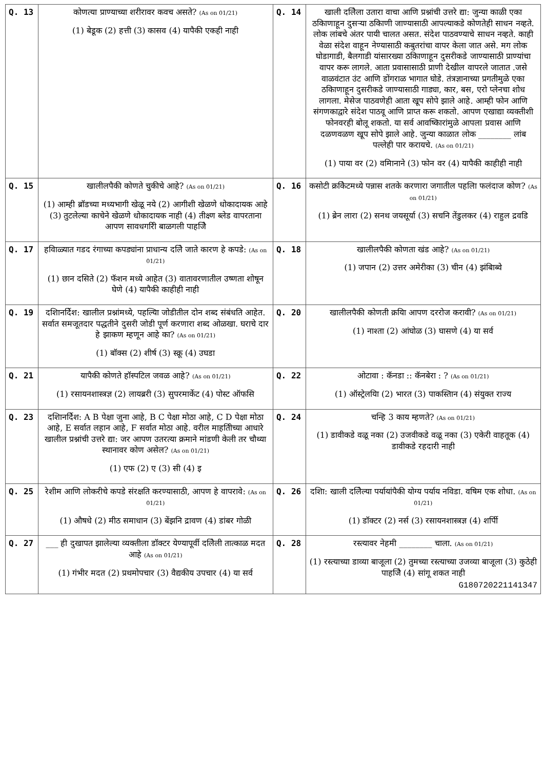| Q. 13 | कोणत्या प्राण्याच्या शरीरावर कवच असते? (As on 01/21) (1) बेडूक (2) हत्ती (3) कासव (4) यापैकी एकही नाही | Q. 14 | खाली दलिेला उतारा वाचा आणि प्रश्नांची उत्तरे द्या: जुन्या काळी एका ठकिाणाहून दुसऱ्या ठकिाणी जाण्यासाठी आपल्याकडे कोणतेही साधन नव्हते. लोक लांबचे अंतर पायी चालत असत. संदेश पाठवण्याचे साधन नव्हते. काही वेळा संदेश वाहून नेण्यासाठी कबुतरांचा वापर केला जात असे. मग लोक घोडागाडी, बैलगाडी यांसारख्या ठकिाणाहून दुसरीकडे जाण्यासाठी प्राण्यांचा वापर करू लागले. आता प्रवासासाठी प्राणी देखील वापरले जातात .जसे वाळवंटात उंट आणि डोंगराळ भागात घोडे. तंत्रज्ञानाच्या प्रगतीमुळे एका ठकिाणाहून दुसरीकडे जाण्यासाठी गाड्या, कार, बस, एरो प्लेनचा शोध लागला. मेसेज पाठवणेही आता खूप सोपे झाले आहे. आम्ही फोन आणि संगणकाद्वारे संदेश पाठवू आणि प्राप्त करू शकतो. आपण एखाद्या व्यक्तीशी फोनवरही बोलू शकतो. या सर्व आवष्किारांमुळे आपला प्रवास आणि दळणवळण खूप सोपे झाले आहे. जुन्या काळात लोक ________ लांब पल्लेही पार करायचे. (As on 01/21) (1) पाया वर (2) वमिानाने (3) फोन वर (4) यापैकी काहीही नाही |
| Q. 15 | खालीलपैकी कोणते चुकीचे आहे? (As on 01/21) (1) आम्ही ब्रॉडच्या मध्यभागी खेळू नये (2) आगीशी खेळणे धोकादायक आहे (3) तुटलेल्या काचेने खेळणे धोकादायक नाही (4) तीक्ष्ण ब्लेड वापरताना आपण सावधगरिी बाळगली पाहजिे | Q. 16 | कसोटी क्रकिेटमध्ये पन्नास शतके करणारा जगातील पहलिा फलंदाज कोण? (As on 01/21) (1) ब्रेन लारा (2) सनथ जयसूर्या (3) सचनि तेंडुलकर (4) राहुल द्रवडि |
| Q. 17 | हविाळ्यात गडद रंगाच्या कपड्यांना प्राधान्य दलिे जाते कारण हे कपडे: (As on 01/21) (1) छान दसिते (2) फॅशन मध्ये आहेत (3) वातावरणातील उष्णता शोषून घेणे (4) यापैकी काहीही नाही | Q. 18 | खालीलपैकी कोणता खंड आहे? (As on 01/21) (1) जपान (2) उत्तर अमेरीका (3) चीन (4) झंबिाब्वे |
| Q. 19 | दशिानर्दिेश: खालील प्रश्नांमध्ये, पहल्यिा जोडीतील दोन शब्द संबंधति आहेत. सर्वात समजूतदार पद्धतीने दुसरी जोडी पूर्ण करणारा शब्द ओळखा. घराचे दार हे झाकण म्हणून आहे का? (As on 01/21) (1) बॉक्स (2) शीर्ष (3) स्क्रू (4) उघडा | Q. 20 | खालीलपैकी कोणती क्रयिा आपण दररोज करावी? (As on 01/21) (1) नाश्ता (2) आंघोळ (3) घासणे (4) या सर्व |
| Q. 21 | यापैकी कोणते हॉस्पटिल जवळ आहे? (As on 01/21) (1) रसायनशास्त्रज्ञ (2) लायब्ररी (3) सुपरमार्केट (4) पोस्ट ऑफसि | Q. 22 | ओटावा : कॅनडा :: कॅनबेरा : ? (As on 01/21) (1) ऑस्ट्रेलयिा (2) भारत (3) पाकस्तिान (4) संयुक्त राज्य |
| Q. 23 | दशिानर्दिेश: A B पेक्षा जुना आहे, B C पेक्षा मोठा आहे, C D पेक्षा मोठा आहे, E सर्वात लहान आहे, F सर्वात मोठा आहे. वरील माहतिीच्या आधारे खालील प्रश्नांची उत्तरे द्या: जर आपण उतरत्या क्रमाने मांडणी केली तर चौथ्या स्थानावर कोण असेल? (As on 01/21) (1) एफ (2) ए (3) सी (4) इ | Q. 24 | चन्हि 3 काय म्हणते? (As on 01/21) (1) डावीकडे वळू नका (2) उजवीकडे वळू नका (3) एकेरी वाहतूक (4) डावीकडे रहदारी नाही |
| Q. 25 | रेशीम आणि लोकरीचे कपडे संरक्षति करण्यासाठी, आपण हे वापरावे: (As on 01/21) (1) औषधे (2) मीठ समाधान (3) बेंझनि द्रावण (4) डांबर गोळी | Q. 26 | दशिा: खाली दलिेल्या पर्यायांपैकी योग्य पर्याय नविडा. वषिम एक शोधा. (As on 01/21) (1) डॉक्टर (2) नर्स (3) रसायनशास्त्रज्ञ (4) शर्पिी |
| Q. 27 | ___ ही दुखापत झालेल्या व्यक्तीला डॉक्टर येण्यापूर्वी दलिेली तात्काळ मदत आहे (As on 01/21) (1) गंभीर मदत (2) प्रथमोपचार (3) वैद्यकीय उपचार (4) या सर्व | Q. 28 | रस्त्यावर नेहमी ________ चाला. (As on 01/21) (1) रस्त्याच्या डाव्या बाजूला (2) तुमच्या रस्त्याच्या उजव्या बाजूला (3) कुठेही पाहजिे (4) सांगू शकत नाही G180720221141347 |